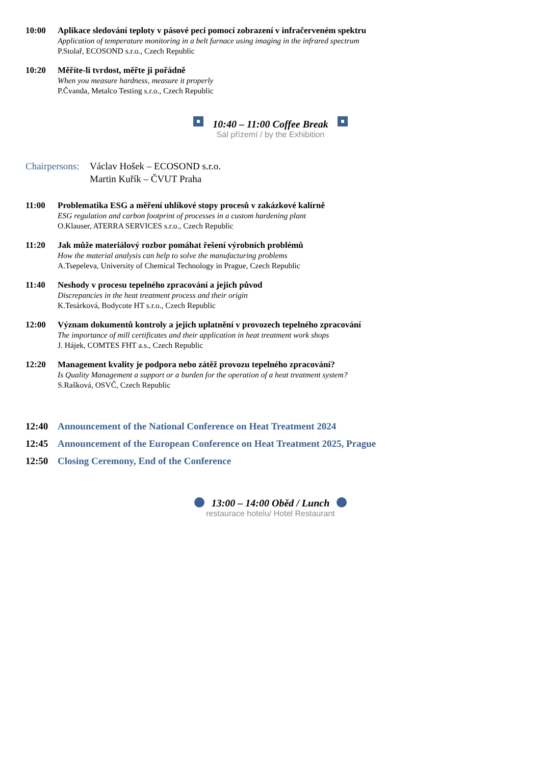10:00 Aplikace sledování teploty v pásové peci pomocí zobrazení v infračerveném spektru
Application of temperature monitoring in a belt furnace using imaging in the infrared spectrum
P.Stolař, ECOSOND s.r.o., Czech Republic
10:20 Měříte-li tvrdost, měřte ji pořádně
When you measure hardness, measure it properly
P.Čvanda, Metalco Testing s.r.o., Czech Republic
10:40 – 11:00 Coffee Break
Sál přízemí / by the Exhibition
Chairpersons:
Václav Hošek – ECOSOND s.r.o.
Martin Kuřík – ČVUT Praha
11:00 Problematika ESG a měření uhlíkové stopy procesů v zakázkové kalírně
ESG regulation and carbon footprint of processes in a custom hardening plant
O.Klauser, ATERRA SERVICES s.r.o., Czech Republic
11:20 Jak může materiálový rozbor pomáhat řešení výrobních problémů
How the material analysis can help to solve the manufacturing problems
A.Tsepeleva, University of Chemical Technology in Prague, Czech Republic
11:40 Neshody v procesu tepelného zpracování a jejich původ
Discrepancies in the heat treatment process and their origin
K.Tesárková, Bodycote HT s.r.o., Czech Republic
12:00 Význam dokumentů kontroly a jejich uplatnění v provozech tepelného zpracování
The importance of mill certificates and their application in heat treatment work shops
J. Hájek, COMTES FHT a.s., Czech Republic
12:20 Management kvality je podpora nebo zátěž provozu tepelného zpracování?
Is Quality Management a support or a burden for the operation of a heat treatment system?
S.Rašková, OSVČ, Czech Republic
12:40 Announcement of the National Conference on Heat Treatment 2024
12:45 Announcement of the European Conference on Heat Treatment 2025, Prague
12:50 Closing Ceremony, End of the Conference
13:00 – 14:00 Oběd / Lunch
restaurace hotelu/ Hotel Restaurant